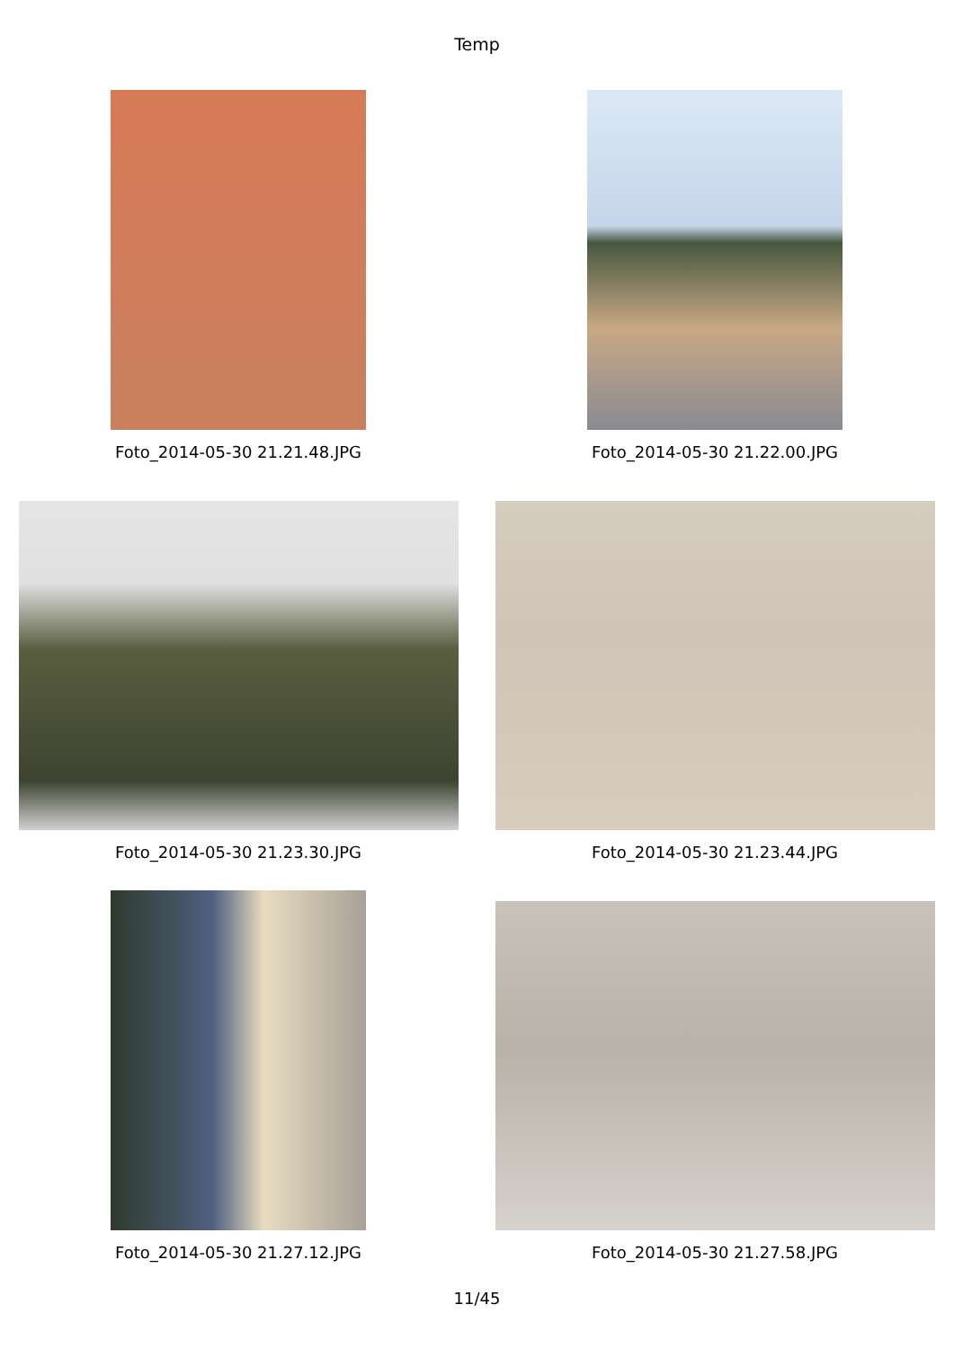Temp
Foto_2014-05-30 21.21.48.JPG Foto_2014-05-30 21.22.00.JPG
Foto_2014-05-30 21.23.30.JPG Foto_2014-05-30 21.23.44.JPG
Foto_2014-05-30 21.27.12.JPG Foto_2014-05-30 21.27.58.JPG
11/45